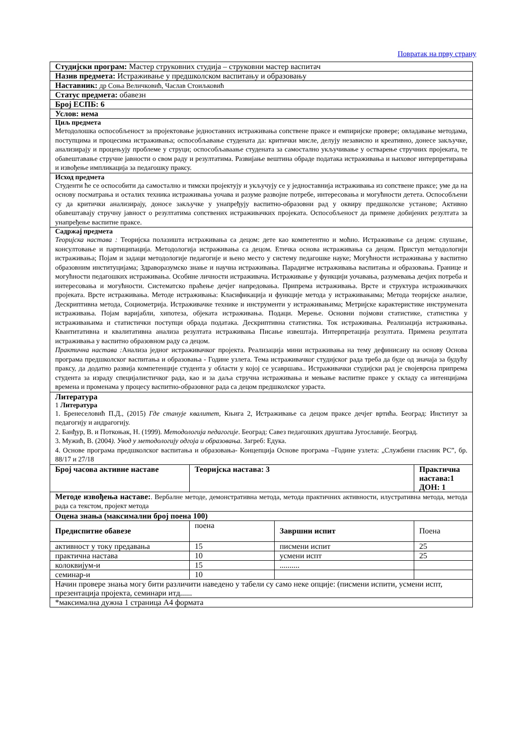Повратак на прву страну
| Студијски програм: Мастер струковних студија – струковни мастер васпитач | | | |
| Назив предмета: Истраживање у предшколском васпитању и образовању | | | |
| Наставник: др Соња Величковић, Часлав Стоиљковић | | | |
| Статус предмета: обавезн | | | |
| Број ЕСПБ: 6 | | | |
| Услов: нема | | | |
| Циљ предмета Методолошка оспособљеност за пројектовање једноставних истраживања сопствене праксе и емпиријске провере; овладавање методама, поступцима и процесима истраживања; оспособљавање студената да: критички мисле, делују независно и креативно, донесе закључке, анализирају и процењују проблеме у струци; оспособљаваање студената за самостално укључивање у остварење стручних пројеката, те обавештавање стручне јавности о свом раду и резултатима. Развијање вештина обраде података истраживања и њиховог интерпретирања и извођење импликација за педагошку праксу. | | | |
| Исход предмета Студенти ће се оспособити да самостално и тимски пројектују и укључују се у једноставнија истраживања из сопствене праксе; уме да на основу посматрања и осталих техника истраживања уочава и разуме развојне потребе, интересовања и могућности детета. Оспособљени су да критички анализирају, доносе закључке у унапређују васпитно-образовни рад у оквиру предшколске установе; Активно обавештавају стручну јавност о резултатима сопствених истраживачких пројеката. Оспособљеност да примене добијених резултата за унапређење васпитне праксе. | | | |
| Садржај предмета Теоријска настава : Теоријска полазишта истраживања са децом: дете као компетентно и моћно. Истраживање са децом: слушање, консултовање и партиципација. Методологија истраживања са децом. Етичка основа истраживања са децом. Приступ методологији истраживања; Појам и задаци методологије педагогије и њено место у систему педагошке науке; Могућности истраживања у васпитно образовним институцијама; Здраворазумско знање и научна истраживања. Парадигме истраживања васпитања и образовања. Границе и могућности педагошких истраживања. Особине личности истраживача. Истраживање у функцији уочавања, разумевања дечјих потреба и интересовања и могућности. Систематско праћење дечјег напредовања. Припрема истраживања. Врсте и структура истраживачких пројеката. Врсте истраживања. Методе истраживања: Класификација и функције метода у истраживањима; Метода теоријске анализе, Дескриптивна метода, Социометрија. Истраживачке технике и инструменти у истраживањима; Метријске карактеристике инструмената истраживања. Појам варијабли, хипотеза, објеката истраживања. Подаци. Мерење. Основни појмови статистике, статистика у истраживањима и статистички поступци обрада података. Дескриптивна статистика. Ток истраживања. Реализација истраживања. Квантитативна и квалитативна анализа резултата истраживања Писање извештаја. Интерпретација резултата. Примена резултата истраживања у васпитно образовном раду са децом. Практична настава : Анализа једног истраживачког пројекта. Реализација мини истраживања на тему дефинисану на основу Основа програма предшколског васпитања и образовања - Године узлета. Тема истраживачког студијског рада треба да буде од значаја за будућу праксу, да додатно развија компетенције студента у области у којој се усавршава.. Истраживачки студијски рад је својеврсна припрема студента за израду специјалистичког рада, као и за даља стручна истраживања и мењање васпитне праксе у складу са интенцијама времена и променама у процесу васпитно-образовног рада са децом предшколског узраста. | | | |
| Литература 1 Литература 1. Бренеселовић П.Д., (2015) Где стануje квалитет , Књига 2, Истраживање са децом праксе дечјег вртића. Београд: Институт за педагогију и андрагогију. 2. Банђур, В. и Поткоњак, Н. (1999). Методологија педагогије . Београд: Савез педагошких друштава Југославије. Београд. 3. Мужић, В. (2004 ). Увод у методологију одгоја и образовања . Загреб: Едука. 4. Основе програма предшколског васпитања и образовања- Концепција Основе програма –Године узлета: „Службени гласник РС”, бр. 88/17 и 27/18 | | | |
| Број часова активне наставе | Теоријска настава: 3 | | Практична настава:1 ДОН: 1 |
| Методе извођења наставе: . Вербалне методе, демонстративна метода, метода практичних активности, илустративна метода, метода рада са текстом, пројект метода | | | |
| Оцена знања (максимални број поена 100) | | | |
| Предиспитне обавезе | поена | Завршни испит | Поена |
| активност у току предавања | 15 | писмени испит | 25 |
| практична настава | 10 | усмени испт | 25 |
| колоквијум-и | 15 | .......... | |
| семинар-и | 10 | | |
| Начин провере знања могу бити различити наведено у табели су само неке опције: (писмени испити, усмени испт, презентација пројекта, семинари итд...... | | | |
| *максимална дужна 1 страница А4 формата | | | |